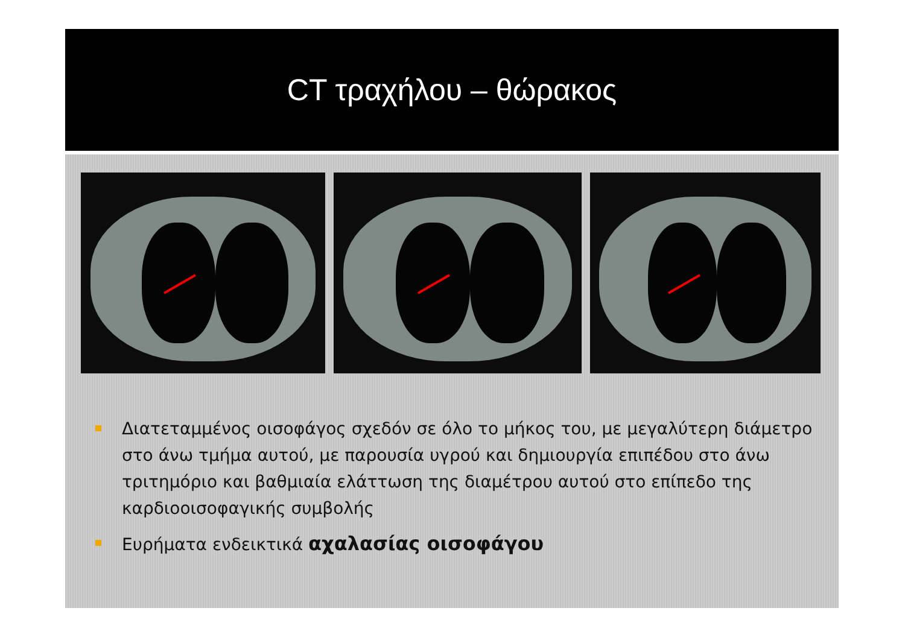CT τραχήλου – θώρακος
Διατεταμμένος οισοφάγος σχεδόν σε όλο το μήκος του, με μεγαλύτερη διάμετρο στο άνω τμήμα αυτού, με παρουσία υγρού και δημιουργία επιπέδου στο άνω τριτημόριο και βαθμιαία ελάττωση της διαμέτρου αυτού στο επίπεδο της καρδιοοισοφαγικής συμβολής
Ευρήματα ενδεικτικά αχαλασίας οισοφάγου